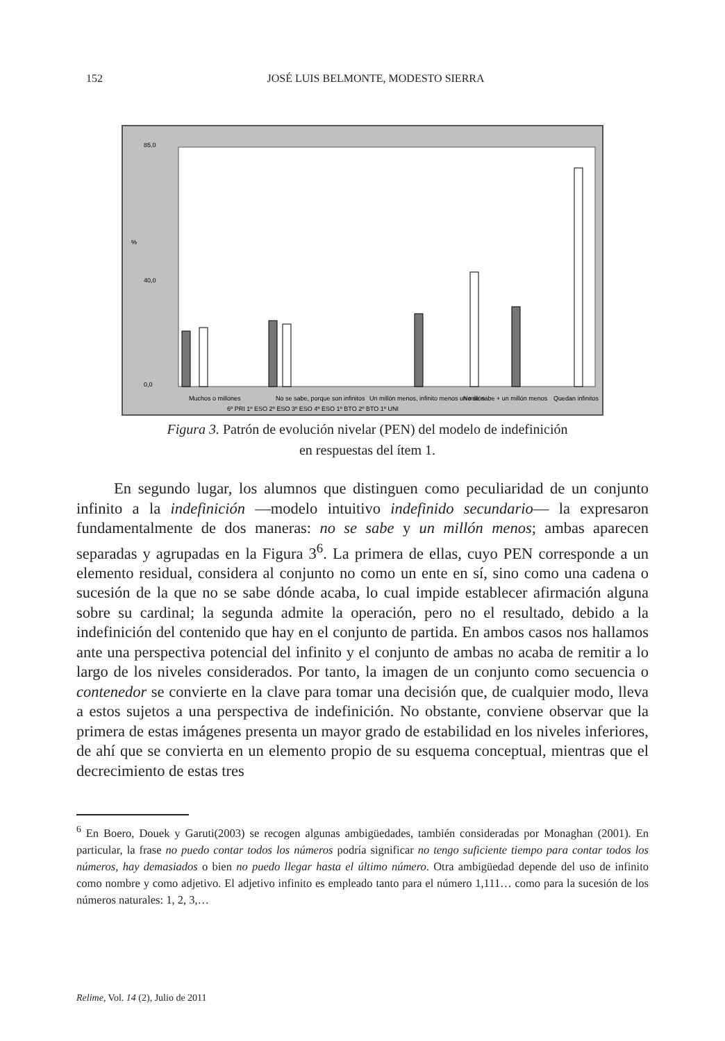152 JOSÉ LUIS BELMONTE, MODESTO SIERRA
%
85,0
40,0
0,0
Muchos o millones
No se sabe, porque son infinitos
Un millón menos, infinito menos un millón
No se sabe + un millón menos
Quedan infinitos
6º PRI 1º ESO 2º ESO 3º ESO 4º ESO 1º BTO 2º BTO 1º UNI
Figura 3. Patrón de evolución nivelar (PEN) del modelo de indefinición
en respuestas del ítem 1.
En segundo lugar, los alumnos que distinguen como peculiaridad de un conjunto infinito a la indefinición —modelo intuitivo indefinido secundario— la expresaron fundamentalmente de dos maneras: no se sabe y un millón menos; ambas aparecen separadas y agrupadas en la Figura 3<sup>6</sup>. La primera de ellas, cuyo PEN corresponde a un elemento residual, considera al conjunto no como un ente en sí, sino como una cadena o sucesión de la que no se sabe dónde acaba, lo cual impide establecer afirmación alguna sobre su cardinal; la segunda admite la operación, pero no el resultado, debido a la indefinición del contenido que hay en el conjunto de partida. En ambos casos nos hallamos ante una perspectiva potencial del infinito y el conjunto de ambas no acaba de remitir a lo largo de los niveles considerados. Por tanto, la imagen de un conjunto como secuencia o contenedor se convierte en la clave para tomar una decisión que, de cualquier modo, lleva a estos sujetos a una perspectiva de indefinición. No obstante, conviene observar que la primera de estas imágenes presenta un mayor grado de estabilidad en los niveles inferiores, de ahí que se convierta en un elemento propio de su esquema conceptual, mientras que el decrecimiento de estas tres
<sup>6</sup> En Boero, Douek y Garuti(2003) se recogen algunas ambigüedades, también consideradas por Monaghan (2001). En particular, la frase no puedo contar todos los números podría significar no tengo suficiente tiempo para contar todos los números, hay demasiados o bien no puedo llegar hasta el último número. Otra ambigüedad depende del uso de infinito como nombre y como adjetivo. El adjetivo infinito es empleado tanto para el número 1,111… como para la sucesión de los números naturales: 1, 2, 3,…
Relime, Vol. 14 (2), Julio de 2011